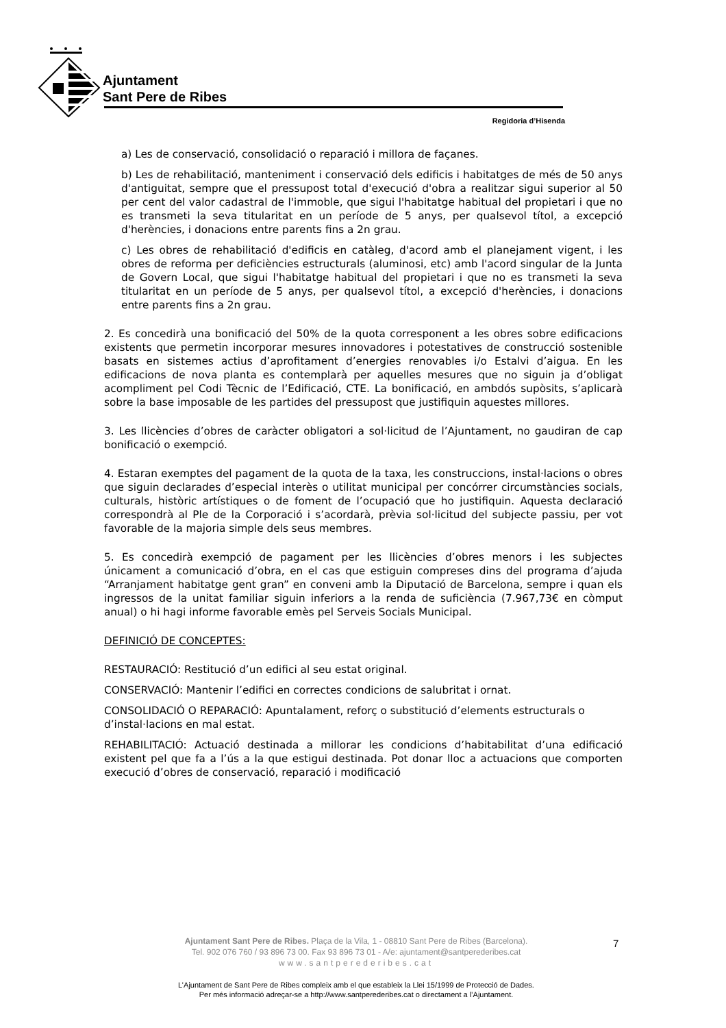Ajuntament
Sant Pere de Ribes
Regidoria d’Hisenda
a) Les de conservació, consolidació o reparació i millora de façanes.
b) Les de rehabilitació, manteniment i conservació dels edificis i habitatges de més de 50 anys d'antiguitat, sempre que el pressupost total d'execució d'obra a realitzar sigui superior al 50 per cent del valor cadastral de l'immoble, que sigui l'habitatge habitual del propietari i que no es transmeti la seva titularitat en un període de 5 anys, per qualsevol títol, a excepció d'herències, i donacions entre parents fins a 2n grau.
c) Les obres de rehabilitació d'edificis en catàleg, d'acord amb el planejament vigent, i les obres de reforma per deficiències estructurals (aluminosi, etc) amb l'acord singular de la Junta de Govern Local, que sigui l'habitatge habitual del propietari i que no es transmeti la seva titularitat en un període de 5 anys, per qualsevol títol, a excepció d'herències, i donacions entre parents fins a 2n grau.
2. Es concedirà una bonificació del 50% de la quota corresponent a les obres sobre edificacions existents que permetin incorporar mesures innovadores i potestatives de construcció sostenible basats en sistemes actius d’aprofitament d’energies renovables i/o Estalvi d’aigua. En les edificacions de nova planta es contemplarà per aquelles mesures que no siguin ja d’obligat acompliment pel Codi Tècnic de l’Edificació, CTE. La bonificació, en ambdós supòsits, s’aplicarà sobre la base imposable de les partides del pressupost que justifiquin aquestes millores.
3. Les llicències d’obres de caràcter obligatori a sol·licitud de l’Ajuntament, no gaudiran de cap bonificació o exempció.
4. Estaran exemptes del pagament de la quota de la taxa, les construccions, instal·lacions o obres que siguin declarades d’especial interès o utilitat municipal per concórrer circumstàncies socials, culturals, històric artístiques o de foment de l’ocupació que ho justifiquin. Aquesta declaració correspondrà al Ple de la Corporació i s’acordarà, prèvia sol·licitud del subjecte passiu, per vot favorable de la majoria simple dels seus membres.
5. Es concedirà exempció de pagament per les llicències d’obres menors i les subjectes únicament a comunicació d’obra, en el cas que estiguin compreses dins del programa d’ajuda “Arranjament habitatge gent gran” en conveni amb la Diputació de Barcelona, sempre i quan els ingressos de la unitat familiar siguin inferiors a la renda de suficiència (7.967,73€ en còmput anual) o hi hagi informe favorable emès pel Serveis Socials Municipal.
DEFINICIÓ DE CONCEPTES:
RESTAURACIÓ: Restitució d’un edifici al seu estat original.
CONSERVACIÓ: Mantenir l’edifici en correctes condicions de salubritat i ornat.
CONSOLIDACIÓ O REPARACIÓ: Apuntalament, reforç o substitució d’elements estructurals o d’instal·lacions en mal estat.
REHABILITACIÓ: Actuació destinada a millorar les condicions d’habitabilitat d’una edificació existent pel que fa a l’ús a la que estigui destinada. Pot donar lloc a actuacions que comporten execució d’obres de conservació, reparació i modificació
Ajuntament Sant Pere de Ribes. Plaça de la Vila, 1 - 08810 Sant Pere de Ribes (Barcelona).
Tel. 902 076 760 / 93 896 73 00. Fax 93 896 73 01 - A/e: ajuntament@santperederibes.cat
www.santperederibes.cat
7
L’Ajuntament de Sant Pere de Ribes compleix amb el que estableix la Llei 15/1999 de Protecció de Dades.
Per més informació adreçar-se a http://www.santperederibes.cat o directament a l’Ajuntament.